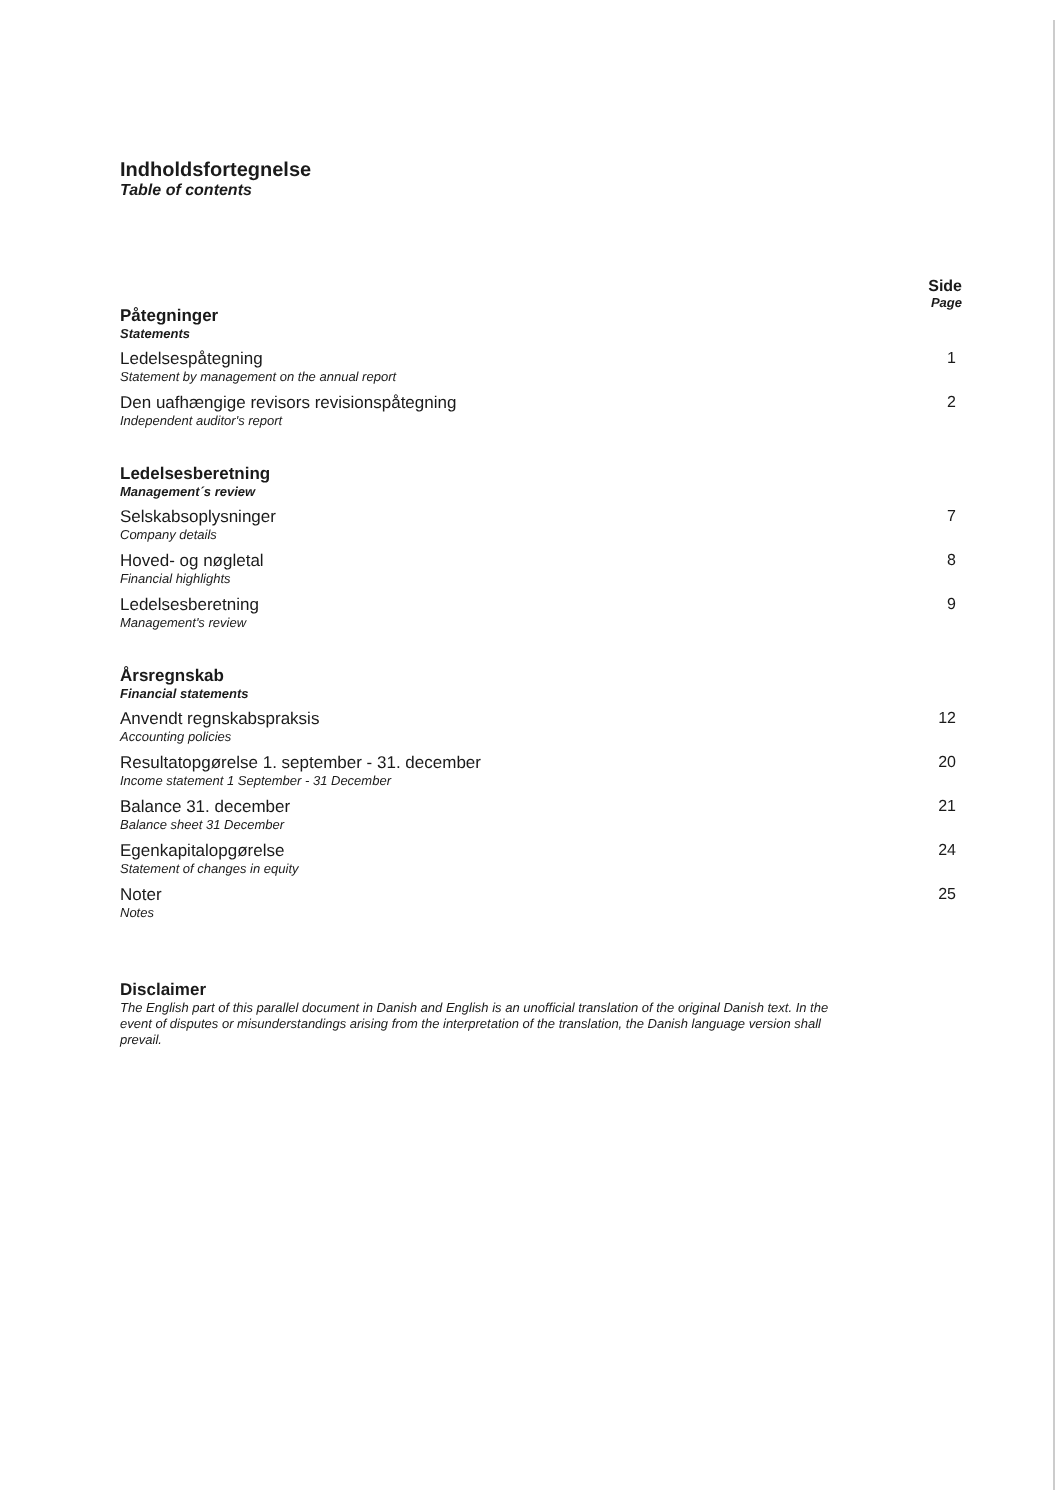Indholdsfortegnelse
Table of contents
Side
Page
Påtegninger
Statements
Ledelsespåtegning
Statement by management on the annual report
1
Den uafhængige revisors revisionspåtegning
Independent auditor's report
2
Ledelsesberetning
Management´s review
Selskabsoplysninger
Company details
7
Hoved- og nøgletal
Financial highlights
8
Ledelsesberetning
Management's review
9
Årsregnskab
Financial statements
Anvendt regnskabspraksis
Accounting policies
12
Resultatopgørelse 1. september - 31. december
Income statement 1 September - 31 December
20
Balance 31. december
Balance sheet 31 December
21
Egenkapitalopgørelse
Statement of changes in equity
24
Noter
Notes
25
Disclaimer
The English part of this parallel document in Danish and English is an unofficial translation of the original Danish text. In the event of disputes or misunderstandings arising from the interpretation of the translation, the Danish language version shall prevail.